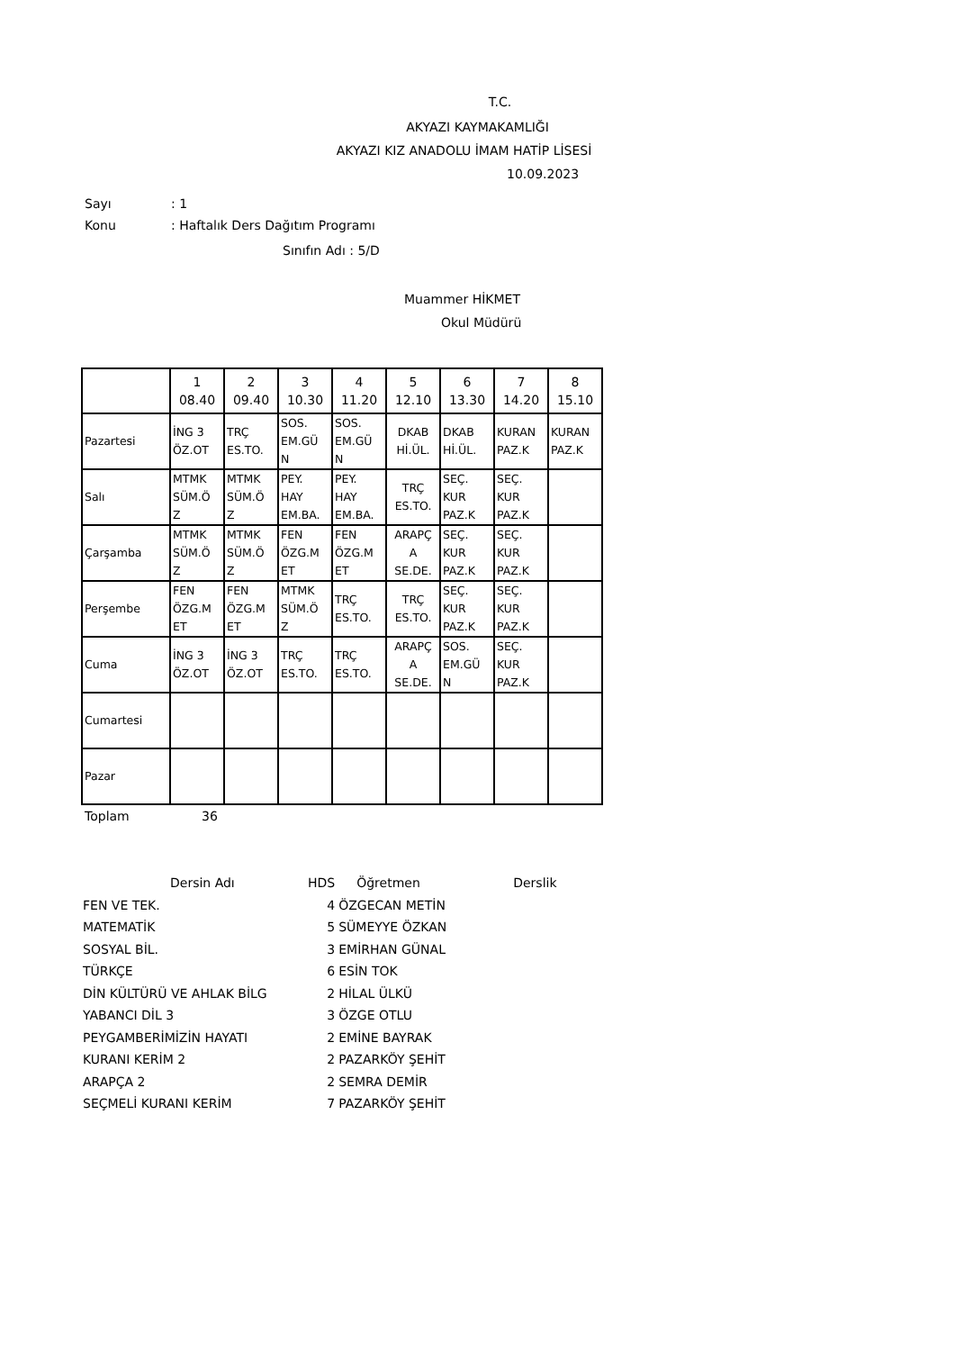T.C.
AKYAZI KAYMAKAMLIĞI
AKYAZI KIZ ANADOLU İMAM HATİP LİSESİ
10.09.2023
Sayı: 1
Konu: Haftalık Ders Dağıtım Programı
Sınıfın Adı : 5/D
Muammer HİKMET
Okul Müdürü
| | 1 08.40 | 2 09.40 | 3 10.30 | 4 11.20 | 5 12.10 | 6 13.30 | 7 14.20 | 8 15.10 |
| Pazartesi | İNG 3 ÖZ.OT | TRÇ ES.TO. | SOS. EM.GÜ N | SOS. EM.GÜ N | DKAB Hİ.ÜL. | DKAB Hİ.ÜL. | KURAN PAZ.K | KURAN PAZ.K |
| Salı | MTMK SÜM.Ö Z | MTMK SÜM.Ö Z | PEY. HAY EM.BA. | PEY. HAY EM.BA. | TRÇ ES.TO. | SEÇ. KUR PAZ.K | SEÇ. KUR PAZ.K | |
| Çarşamba | MTMK SÜM.Ö Z | MTMK SÜM.Ö Z | FEN ÖZG.M ET | FEN ÖZG.M ET | ARAPÇ A SE.DE. | SEÇ. KUR PAZ.K | SEÇ. KUR PAZ.K | |
| Perşembe | FEN ÖZG.M ET | FEN ÖZG.M ET | MTMK SÜM.Ö Z | TRÇ ES.TO. | TRÇ ES.TO. | SEÇ. KUR PAZ.K | SEÇ. KUR PAZ.K | |
| Cuma | İNG 3 ÖZ.OT | İNG 3 ÖZ.OT | TRÇ ES.TO. | TRÇ ES.TO. | ARAPÇ A SE.DE. | SOS. EM.GÜ N | SEÇ. KUR PAZ.K | |
| Cumartesi | | | | | | | | |
| Pazar | | | | | | | | |
Toplam 36
| Dersin Adı | HDS | Öğretmen | Derslik |
| --- | --- | --- | --- |
| FEN VE TEK. | 4 | ÖZGECAN METİN | |
| MATEMATİK | 5 | SÜMEYYE ÖZKAN | |
| SOSYAL BİL. | 3 | EMİRHAN GÜNAL | |
| TÜRKÇE | 6 | ESİN TOK | |
| DİN KÜLTÜRÜ VE AHLAK BİLG | 2 | HİLAL ÜLKÜ | |
| YABANCI DİL 3 | 3 | ÖZGE OTLU | |
| PEYGAMBERİMİZİN HAYATI | 2 | EMİNE BAYRAK | |
| KURANI KERİM 2 | 2 | PAZARKÖY ŞEHİT | |
| ARAPÇA 2 | 2 | SEMRA DEMİR | |
| SEÇMELİ KURANI KERİM | 7 | PAZARKÖY ŞEHİT | |